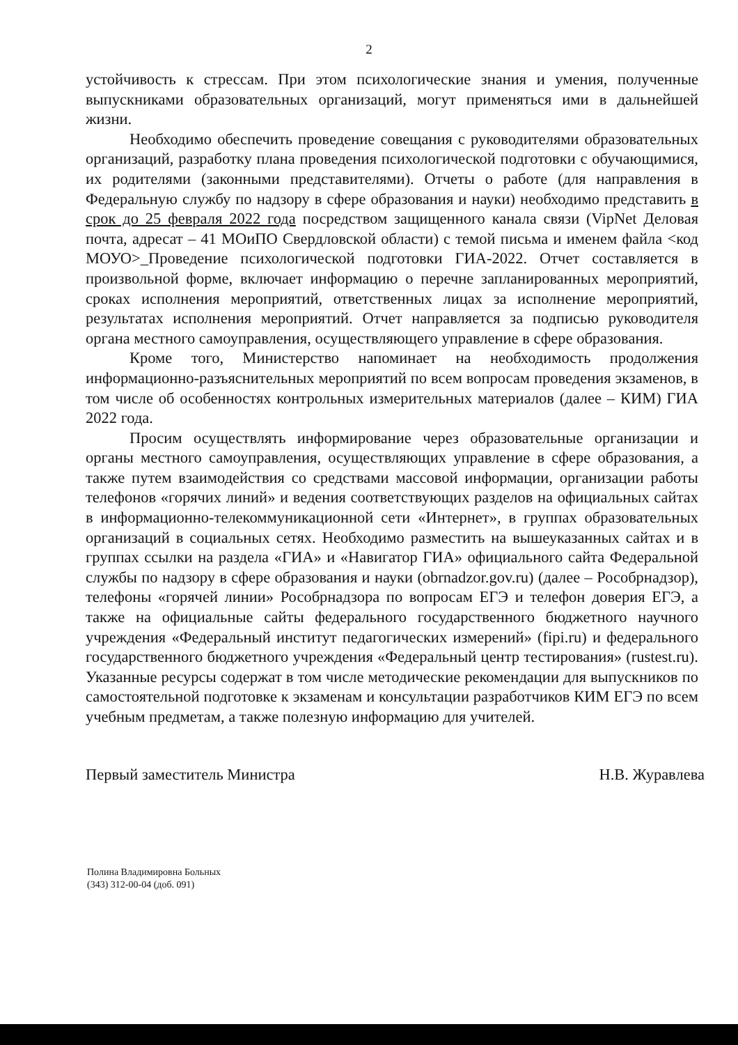2
устойчивость к стрессам. При этом психологические знания и умения, полученные выпускниками образовательных организаций, могут применяться ими в дальнейшей жизни.
Необходимо обеспечить проведение совещания с руководителями образовательных организаций, разработку плана проведения психологической подготовки с обучающимися, их родителями (законными представителями). Отчеты о работе (для направления в Федеральную службу по надзору в сфере образования и науки) необходимо представить в срок до 25 февраля 2022 года посредством защищенного канала связи (VipNet Деловая почта, адресат – 41 МОиПО Свердловской области) с темой письма и именем файла <код МОУО>_Проведение психологической подготовки ГИА-2022. Отчет составляется в произвольной форме, включает информацию о перечне запланированных мероприятий, сроках исполнения мероприятий, ответственных лицах за исполнение мероприятий, результатах исполнения мероприятий. Отчет направляется за подписью руководителя органа местного самоуправления, осуществляющего управление в сфере образования.
Кроме того, Министерство напоминает на необходимость продолжения информационно-разъяснительных мероприятий по всем вопросам проведения экзаменов, в том числе об особенностях контрольных измерительных материалов (далее – КИМ) ГИА 2022 года.
Просим осуществлять информирование через образовательные организации и органы местного самоуправления, осуществляющих управление в сфере образования, а также путем взаимодействия со средствами массовой информации, организации работы телефонов «горячих линий» и ведения соответствующих разделов на официальных сайтах в информационно-телекоммуникационной сети «Интернет», в группах образовательных организаций в социальных сетях. Необходимо разместить на вышеуказанных сайтах и в группах ссылки на раздела «ГИА» и «Навигатор ГИА» официального сайта Федеральной службы по надзору в сфере образования и науки (obrnadzor.gov.ru) (далее – Рособрнадзор), телефоны «горячей линии» Рособрнадзора по вопросам ЕГЭ и телефон доверия ЕГЭ, а также на официальные сайты федерального государственного бюджетного научного учреждения «Федеральный институт педагогических измерений» (fipi.ru) и федерального государственного бюджетного учреждения «Федеральный центр тестирования» (rustest.ru). Указанные ресурсы содержат в том числе методические рекомендации для выпускников по самостоятельной подготовке к экзаменам и консультации разработчиков КИМ ЕГЭ по всем учебным предметам, а также полезную информацию для учителей.
Первый заместитель Министра Н.В. Журавлева
Полина Владимировна Больных
(343) 312-00-04 (доб. 091)